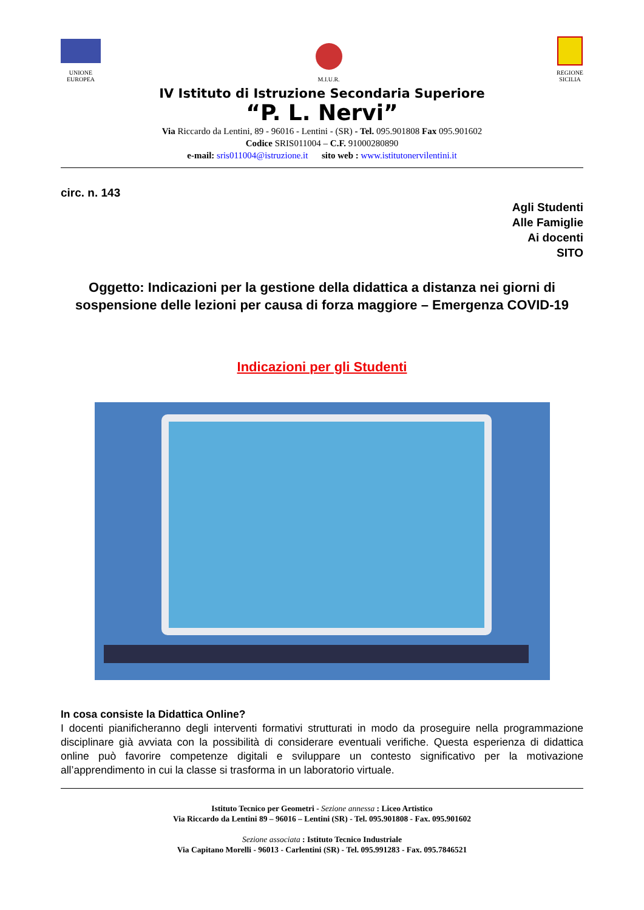UNIONE
EUROPEA
M.I.U.R.
REGIONE
SICILIA
IV Istituto di Istruzione Secondaria Superiore
“P. L. Nervi”
Via Riccardo da Lentini, 89 - 96016 - Lentini - (SR) - Tel. 095.901808 Fax 095.901602
Codice SRIS011004 – C.F. 91000280890
e-mail: sris011004@istruzione.it sito web : www.istitutonervilentini.it
circ. n. 143
Agli Studenti
Alle Famiglie
Ai docenti
SITO
Oggetto: Indicazioni per la gestione della didattica a distanza nei giorni di sospensione delle lezioni per causa di forza maggiore – Emergenza COVID-19
Indicazioni per gli Studenti
In cosa consiste la Didattica Online?
I docenti pianificheranno degli interventi formativi strutturati in modo da proseguire nella programmazione disciplinare già avviata con la possibilità di considerare eventuali verifiche. Questa esperienza di didattica online può favorire competenze digitali e sviluppare un contesto significativo per la motivazione all’apprendimento in cui la classe si trasforma in un laboratorio virtuale.
Istituto Tecnico per Geometri - Sezione annessa : Liceo Artistico
Via Riccardo da Lentini 89 – 96016 – Lentini (SR) - Tel. 095.901808 - Fax. 095.901602
Sezione associata : Istituto Tecnico Industriale
Via Capitano Morelli - 96013 - Carlentini (SR) - Tel. 095.991283 - Fax. 095.7846521